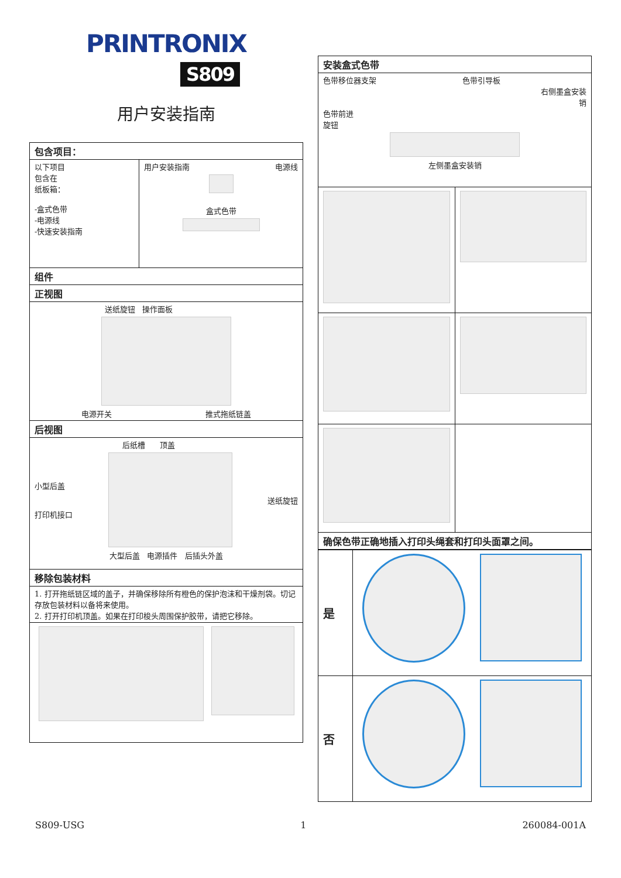PRINTRONIX
S809
用户安装指南
| 包含项目： | |
| 以下项目 包含在 纸板箱： -盒式色带 -电源线 -快速安装指南 | 用户安装指南 电源线 盒式色带 |
| 组件 | |
| 正视图 | |
| 送纸旋钮 操作面板 电源开关 推式拖纸链盖 | |
| 后视图 | |
| 后纸槽 顶盖 小型后盖 打印机接口 送纸旋钮 大型后盖 电源插件 后插头外盖 | |
| 移除包装材料 | |
| 1. 打开拖纸链区域的盖子，并确保移除所有橙色的保护泡沫和干燥剂袋。切记存放包装材料以备将来使用。 2. 打开打印机顶盖。如果在打印梭头周围保护胶带，请把它移除。 | |
| 安装盒式色带 | |
| 色带移位器支架 色带引导板 右侧墨盒安装 销 色带前进 旋钮 左侧墨盒安装销 | |
| 确保色带正确地插入打印头绳套和打印头面罩之间。 | |
| 是 | |
| 否 | |
S809-USG 1 260084-001A